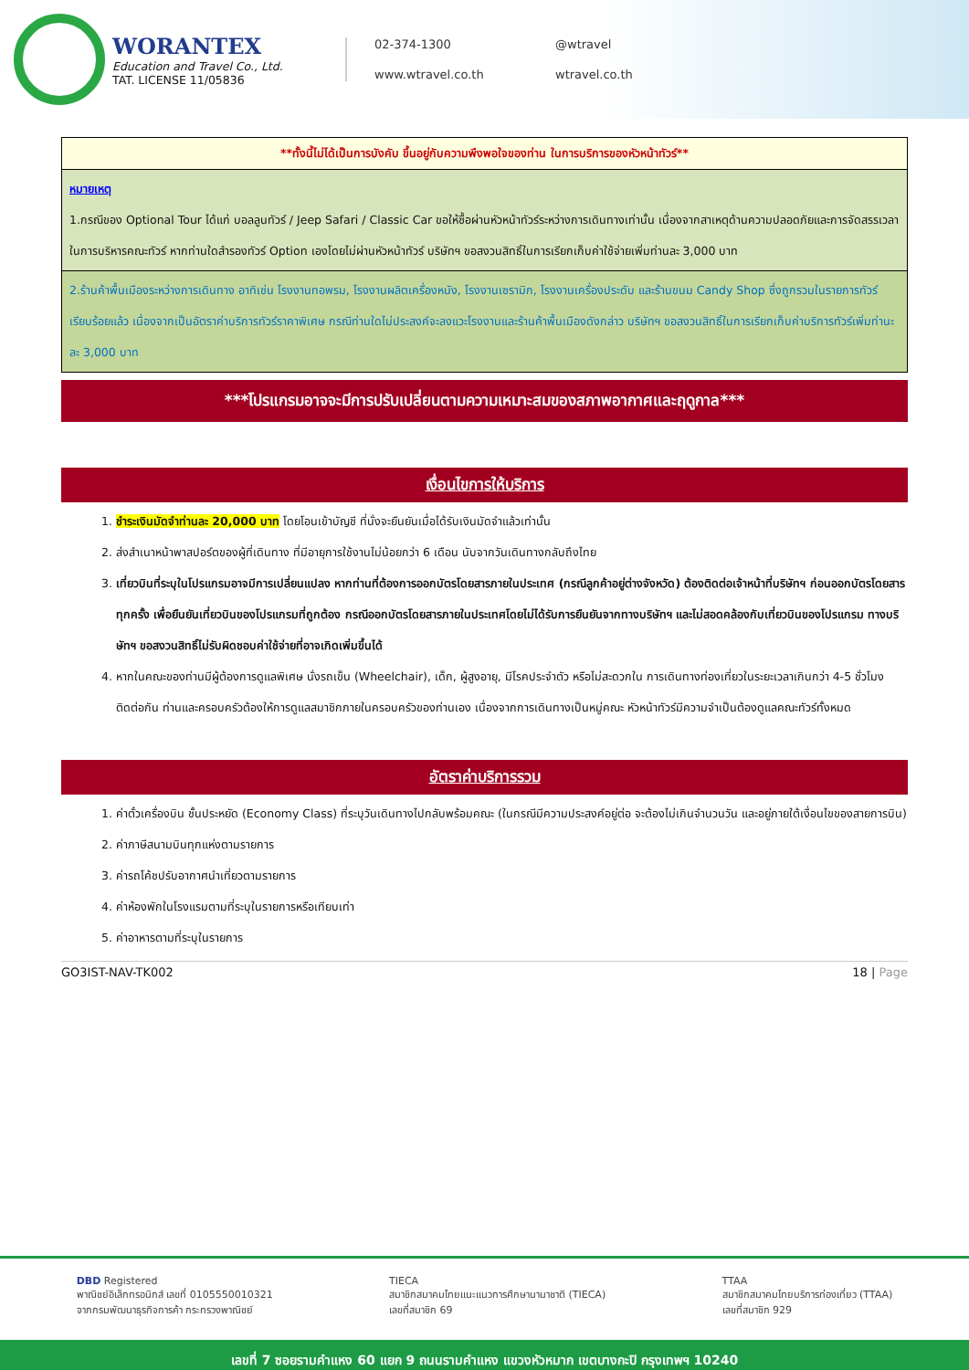WORANTEX
Education and Travel Co., Ltd.
TAT. LICENSE 11/05836
02-374-1300 @wtravel www.wtravel.co.th wtravel.co.th
| **ทั้งนี้ไม่ได้เป็นการบังคับ ขึ้นอยู่กับความพึงพอใจของท่าน ในการบริการของหัวหน้าทัวร์** |
| หมายเหตุ 1.กรณีของ Optional Tour ได้แก่ บอลลูนทัวร์ / Jeep Safari / Classic Car ขอให้ซื้อผ่านหัวหน้าทัวร์ระหว่างการเดินทางเท่านั้น เนื่องจากสาเหตุด้านความปลอดภัยและการจัดสรรเวลาในการบริหารคณะทัวร์ หากท่านใดสำรองทัวร์ Option เองโดยไม่ผ่านหัวหน้าทัวร์ บริษัทฯ ขอสงวนสิทธิ์ในการเรียกเก็บค่าใช้จ่ายเพิ่มท่านละ 3,000 บาท |
| 2.ร้านค้าพื้นเมืองระหว่างการเดินทาง อาทิเช่น โรงงานทอพรม, โรงงานผลิตเครื่องหนัง, โรงงานเซรามิก, โรงงานเครื่องประดับ และร้านขนม Candy Shop ซึ่งถูกรวมในรายการทัวร์เรียบร้อยแล้ว เนื่องจากเป็นอัตราค่าบริการทัวร์ราคาพิเศษ กรณีท่านใดไม่ประสงค์จะลงแวะโรงงานและร้านค้าพื้นเมืองดังกล่าว บริษัทฯ ขอสงวนสิทธิ์ในการเรียกเก็บค่าบริการทัวร์เพิ่มท่านะละ 3,000 บาท |
***โปรแกรมอาจจะมีการปรับเปลี่ยนตามความเหมาะสมของสภาพอากาศและฤดูกาล***
เงื่อนไขการให้บริการ
1. ชำระเงินมัดจำท่านละ 20,000 บาท โดยโอนเข้าบัญชี ที่นั่งจะยืนยันเมื่อได้รับเงินมัดจำแล้วเท่านั้น
2. ส่งสำเนาหน้าพาสปอร์ตของผู้ที่เดินทาง ที่มีอายุการใช้งานไม่น้อยกว่า 6 เดือน นับจากวันเดินทางกลับถึงไทย
3. เที่ยวบินที่ระบุในโปรแกรมอาจมีการเปลี่ยนแปลง หากท่านที่ต้องการออกบัตรโดยสารภายในประเทศ (กรณีลูกค้าอยู่ต่างจังหวัด) ต้องติดต่อเจ้าหน้าที่บริษัทฯ ก่อนออกบัตรโดยสารทุกครั้ง เพื่อยืนยันเที่ยวบินของโปรแกรมที่ถูกต้อง กรณีออกบัตรโดยสารภายในประเทศโดยไม่ได้รับการยืนยันจากทางบริษัทฯ และไม่สอดคล้องกับเที่ยวบินของโปรแกรม ทางบริษัทฯ ขอสงวนสิทธิ์ไม่รับผิดชอบค่าใช้จ่ายที่อาจเกิดเพิ่มขึ้นได้
4. หากในคณะของท่านมีผู้ต้องการดูแลพิเศษ นั่งรถเข็น (Wheelchair), เด็ก, ผู้สูงอายุ, มีโรคประจำตัว หรือไม่สะดวกใน การเดินทางท่องเที่ยวในระยะเวลาเกินกว่า 4-5 ชั่วโมงติดต่อกัน ท่านและครอบครัวต้องให้การดูแลสมาชิกภายในครอบครัวของท่านเอง เนื่องจากการเดินทางเป็นหมู่คณะ หัวหน้าทัวร์มีความจำเป็นต้องดูแลคณะทัวร์ทั้งหมด
อัตราค่าบริการรวม
1. ค่าตั๋วเครื่องบิน ชั้นประหยัด (Economy Class) ที่ระบุวันเดินทางไปกลับพร้อมคณะ (ในกรณีมีความประสงค์อยู่ต่อ จะต้องไม่เกินจำนวนวัน และอยู่ภายใต้เงื่อนไขของสายการบิน)
2. ค่าภาษีสนามบินทุกแห่งตามรายการ
3. ค่ารถโค้ชปรับอากาศนำเที่ยวตามรายการ
4. ค่าห้องพักในโรงแรมตามที่ระบุในรายการหรือเทียบเท่า
5. ค่าอาหารตามที่ระบุในรายการ
GO3IST-NAV-TK002 18 | Page
DBD Registered
พาณิชย์อิเล็กทรอนิกส์ เลขที่ 0105550010321
จากกรมพัฒนาธุรกิจการค้า กระทรวงพาณิชย์
TIECA
สมาชิกสมาคมไทยแนะแนวการศึกษานานาชาติ (TIECA)
เลขที่สมาชิก 69
TTAA
สมาชิกสมาคมไทยบริการท่องเที่ยว (TTAA)
เลขที่สมาชิก 929
เลขที่ 7 ซอยรามคำแหง 60 แยก 9 ถนนรามคำแหง แขวงหัวหมาก เขตบางกะปิ กรุงเทพฯ 10240